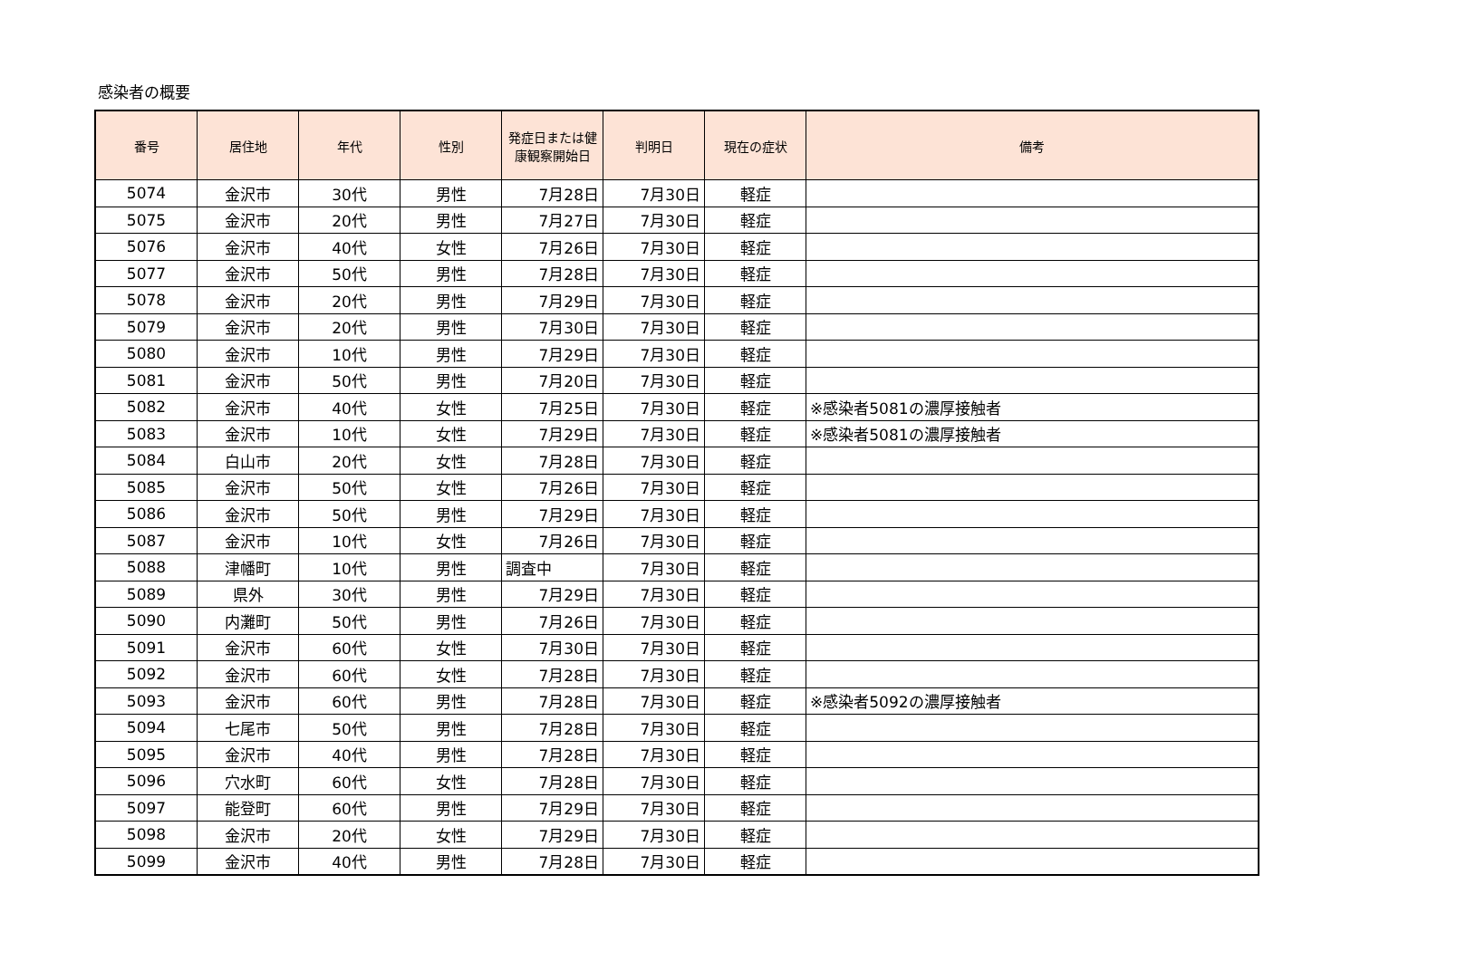感染者の概要
| 番号 | 居住地 | 年代 | 性別 | 発症日または健康観察開始日 | 判明日 | 現在の症状 | 備考 |
| --- | --- | --- | --- | --- | --- | --- | --- |
| 5074 | 金沢市 | 30代 | 男性 | 7月28日 | 7月30日 | 軽症 | |
| 5075 | 金沢市 | 20代 | 男性 | 7月27日 | 7月30日 | 軽症 | |
| 5076 | 金沢市 | 40代 | 女性 | 7月26日 | 7月30日 | 軽症 | |
| 5077 | 金沢市 | 50代 | 男性 | 7月28日 | 7月30日 | 軽症 | |
| 5078 | 金沢市 | 20代 | 男性 | 7月29日 | 7月30日 | 軽症 | |
| 5079 | 金沢市 | 20代 | 男性 | 7月30日 | 7月30日 | 軽症 | |
| 5080 | 金沢市 | 10代 | 男性 | 7月29日 | 7月30日 | 軽症 | |
| 5081 | 金沢市 | 50代 | 男性 | 7月20日 | 7月30日 | 軽症 | |
| 5082 | 金沢市 | 40代 | 女性 | 7月25日 | 7月30日 | 軽症 | ※感染者5081の濃厚接触者 |
| 5083 | 金沢市 | 10代 | 女性 | 7月29日 | 7月30日 | 軽症 | ※感染者5081の濃厚接触者 |
| 5084 | 白山市 | 20代 | 女性 | 7月28日 | 7月30日 | 軽症 | |
| 5085 | 金沢市 | 50代 | 女性 | 7月26日 | 7月30日 | 軽症 | |
| 5086 | 金沢市 | 50代 | 男性 | 7月29日 | 7月30日 | 軽症 | |
| 5087 | 金沢市 | 10代 | 女性 | 7月26日 | 7月30日 | 軽症 | |
| 5088 | 津幡町 | 10代 | 男性 | 調査中 | 7月30日 | 軽症 | |
| 5089 | 県外 | 30代 | 男性 | 7月29日 | 7月30日 | 軽症 | |
| 5090 | 内灘町 | 50代 | 男性 | 7月26日 | 7月30日 | 軽症 | |
| 5091 | 金沢市 | 60代 | 女性 | 7月30日 | 7月30日 | 軽症 | |
| 5092 | 金沢市 | 60代 | 女性 | 7月28日 | 7月30日 | 軽症 | |
| 5093 | 金沢市 | 60代 | 男性 | 7月28日 | 7月30日 | 軽症 | ※感染者5092の濃厚接触者 |
| 5094 | 七尾市 | 50代 | 男性 | 7月28日 | 7月30日 | 軽症 | |
| 5095 | 金沢市 | 40代 | 男性 | 7月28日 | 7月30日 | 軽症 | |
| 5096 | 穴水町 | 60代 | 女性 | 7月28日 | 7月30日 | 軽症 | |
| 5097 | 能登町 | 60代 | 男性 | 7月29日 | 7月30日 | 軽症 | |
| 5098 | 金沢市 | 20代 | 女性 | 7月29日 | 7月30日 | 軽症 | |
| 5099 | 金沢市 | 40代 | 男性 | 7月28日 | 7月30日 | 軽症 | |